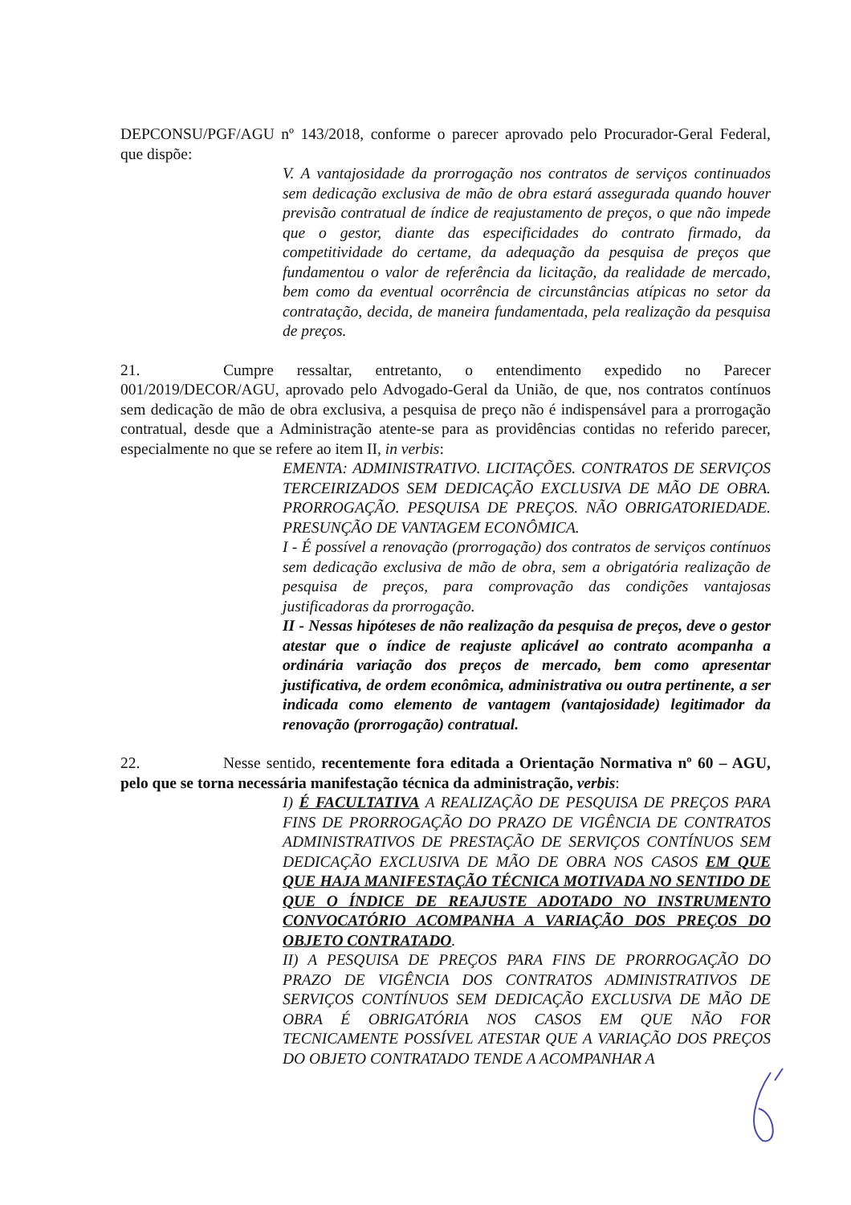DEPCONSU/PGF/AGU nº 143/2018, conforme o parecer aprovado pelo Procurador-Geral Federal, que dispõe:
V. A vantajosidade da prorrogação nos contratos de serviços continuados sem dedicação exclusiva de mão de obra estará assegurada quando houver previsão contratual de índice de reajustamento de preços, o que não impede que o gestor, diante das especificidades do contrato firmado, da competitividade do certame, da adequação da pesquisa de preços que fundamentou o valor de referência da licitação, da realidade de mercado, bem como da eventual ocorrência de circunstâncias atípicas no setor da contratação, decida, de maneira fundamentada, pela realização da pesquisa de preços.
21. Cumpre ressaltar, entretanto, o entendimento expedido no Parecer 001/2019/DECOR/AGU, aprovado pelo Advogado-Geral da União, de que, nos contratos contínuos sem dedicação de mão de obra exclusiva, a pesquisa de preço não é indispensável para a prorrogação contratual, desde que a Administração atente-se para as providências contidas no referido parecer, especialmente no que se refere ao item II, in verbis:
EMENTA: ADMINISTRATIVO. LICITAÇÕES. CONTRATOS DE SERVIÇOS TERCEIRIZADOS SEM DEDICAÇÃO EXCLUSIVA DE MÃO DE OBRA. PRORROGAÇÃO. PESQUISA DE PREÇOS. NÃO OBRIGATORIEDADE. PRESUNÇÃO DE VANTAGEM ECONÔMICA.
I - É possível a renovação (prorrogação) dos contratos de serviços contínuos sem dedicação exclusiva de mão de obra, sem a obrigatória realização de pesquisa de preços, para comprovação das condições vantajosas justificadoras da prorrogação.
II - Nessas hipóteses de não realização da pesquisa de preços, deve o gestor atestar que o índice de reajuste aplicável ao contrato acompanha a ordinária variação dos preços de mercado, bem como apresentar justificativa, de ordem econômica, administrativa ou outra pertinente, a ser indicada como elemento de vantagem (vantajosidade) legitimador da renovação (prorrogação) contratual.
22. Nesse sentido, recentemente fora editada a Orientação Normativa nº 60 – AGU, pelo que se torna necessária manifestação técnica da administração, verbis:
I) É FACULTATIVA A REALIZAÇÃO DE PESQUISA DE PREÇOS PARA FINS DE PRORROGAÇÃO DO PRAZO DE VIGÊNCIA DE CONTRATOS ADMINISTRATIVOS DE PRESTAÇÃO DE SERVIÇOS CONTÍNUOS SEM DEDICAÇÃO EXCLUSIVA DE MÃO DE OBRA NOS CASOS EM QUE QUE HAJA MANIFESTAÇÃO TÉCNICA MOTIVADA NO SENTIDO DE QUE O ÍNDICE DE REAJUSTE ADOTADO NO INSTRUMENTO CONVOCATÓRIO ACOMPANHA A VARIAÇÃO DOS PREÇOS DO OBJETO CONTRATADO.
II) A PESQUISA DE PREÇOS PARA FINS DE PRORROGAÇÃO DO PRAZO DE VIGÊNCIA DOS CONTRATOS ADMINISTRATIVOS DE SERVIÇOS CONTÍNUOS SEM DEDICAÇÃO EXCLUSIVA DE MÃO DE OBRA É OBRIGATÓRIA NOS CASOS EM QUE NÃO FOR TECNICAMENTE POSSÍVEL ATESTAR QUE A VARIAÇÃO DOS PREÇOS DO OBJETO CONTRATADO TENDE A ACOMPANHAR A